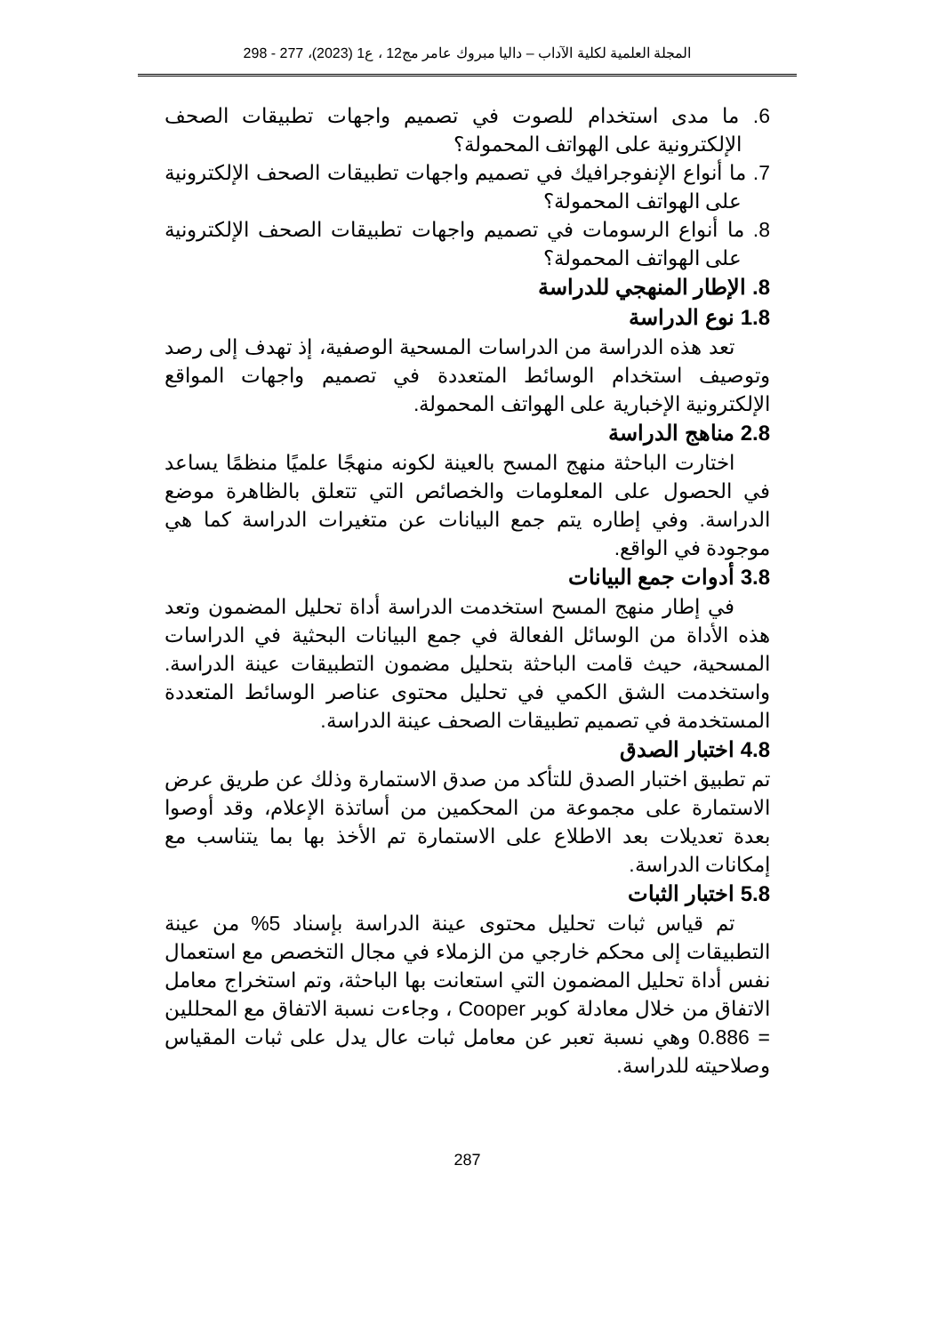المجلة العلمية لكلية الآداب – داليا مبروك عامر مج12 ، ع1 (2023)، 277 - 298
6. ما مدى استخدام للصوت في تصميم واجهات تطبيقات الصحف الإلكترونية على الهواتف المحمولة؟
7. ما أنواع الإنفوجرافيك في تصميم واجهات تطبيقات الصحف الإلكترونية على الهواتف المحمولة؟
8. ما أنواع الرسومات في تصميم واجهات تطبيقات الصحف الإلكترونية على الهواتف المحمولة؟
8. الإطار المنهجي للدراسة
1.8 نوع الدراسة
تعد هذه الدراسة من الدراسات المسحية الوصفية، إذ تهدف إلى رصد وتوصيف استخدام الوسائط المتعددة في تصميم واجهات المواقع الإلكترونية الإخبارية على الهواتف المحمولة.
2.8 مناهج الدراسة
اختارت الباحثة منهج المسح بالعينة لكونه منهجًا علميًا منظمًا يساعد في الحصول على المعلومات والخصائص التي تتعلق بالظاهرة موضع الدراسة. وفي إطاره يتم جمع البيانات عن متغيرات الدراسة كما هي موجودة في الواقع.
3.8 أدوات جمع البيانات
في إطار منهج المسح استخدمت الدراسة أداة تحليل المضمون وتعد هذه الأداة من الوسائل الفعالة في جمع البيانات البحثية في الدراسات المسحية، حيث قامت الباحثة بتحليل مضمون التطبيقات عينة الدراسة. واستخدمت الشق الكمي في تحليل محتوى عناصر الوسائط المتعددة المستخدمة في تصميم تطبيقات الصحف عينة الدراسة.
4.8 اختبار الصدق
تم تطبيق اختبار الصدق للتأكد من صدق الاستمارة وذلك عن طريق عرض الاستمارة على مجموعة من المحكمين من أساتذة الإعلام، وقد أوصوا بعدة تعديلات بعد الاطلاع على الاستمارة تم الأخذ بها بما يتناسب مع إمكانات الدراسة.
5.8 اختبار الثبات
تم قياس ثبات تحليل محتوى عينة الدراسة بإسناد 5% من عينة التطبيقات إلى محكم خارجي من الزملاء في مجال التخصص مع استعمال نفس أداة تحليل المضمون التي استعانت بها الباحثة، وتم استخراج معامل الاتفاق من خلال معادلة كوبر Cooper ، وجاءت نسبة الاتفاق مع المحللين = 0.886 وهي نسبة تعبر عن معامل ثبات عال يدل على ثبات المقياس وصلاحيته للدراسة.
287